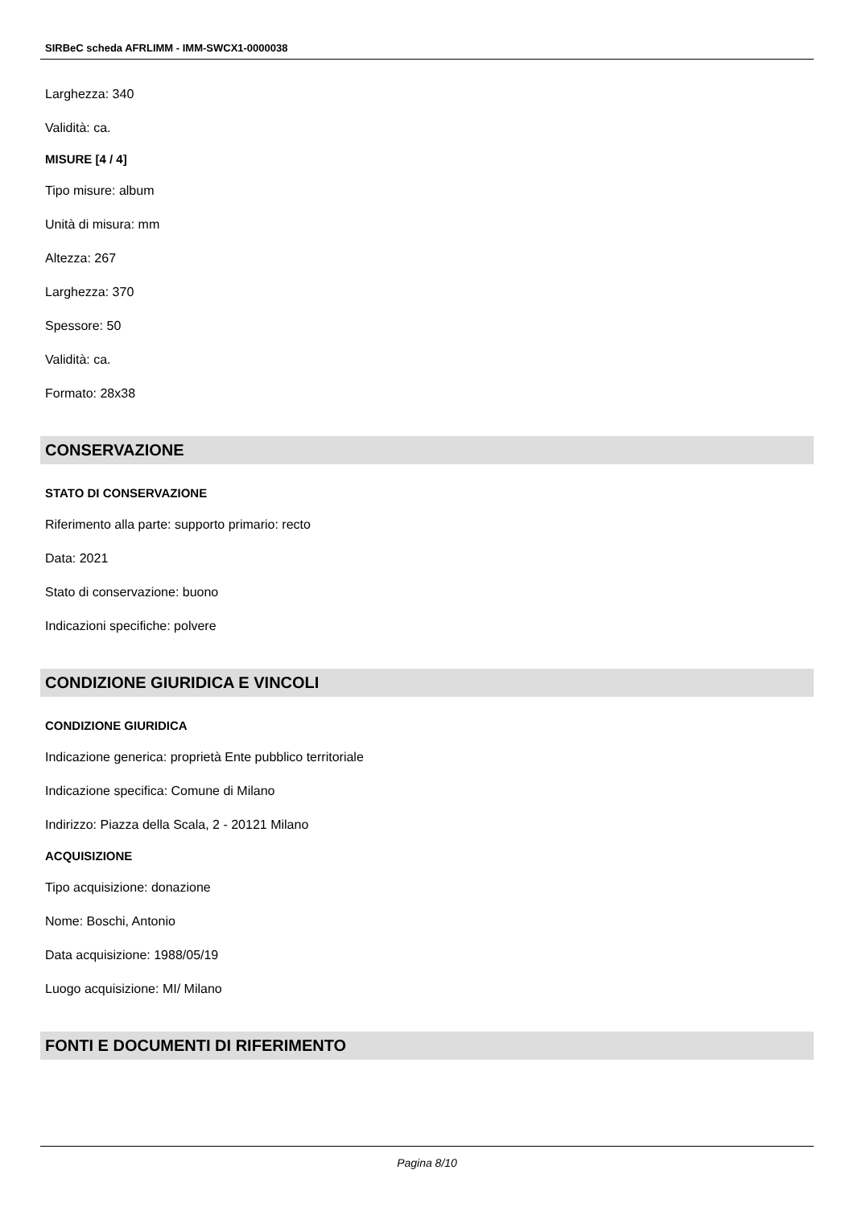SIRBeC scheda AFRLIMM - IMM-SWCX1-0000038
Larghezza: 340
Validità: ca.
MISURE [4 / 4]
Tipo misure: album
Unità di misura: mm
Altezza: 267
Larghezza: 370
Spessore: 50
Validità: ca.
Formato: 28x38
CONSERVAZIONE
STATO DI CONSERVAZIONE
Riferimento alla parte: supporto primario: recto
Data: 2021
Stato di conservazione: buono
Indicazioni specifiche: polvere
CONDIZIONE GIURIDICA E VINCOLI
CONDIZIONE GIURIDICA
Indicazione generica: proprietà Ente pubblico territoriale
Indicazione specifica: Comune di Milano
Indirizzo: Piazza della Scala, 2 - 20121 Milano
ACQUISIZIONE
Tipo acquisizione: donazione
Nome: Boschi, Antonio
Data acquisizione: 1988/05/19
Luogo acquisizione: MI/ Milano
FONTI E DOCUMENTI DI RIFERIMENTO
Pagina 8/10